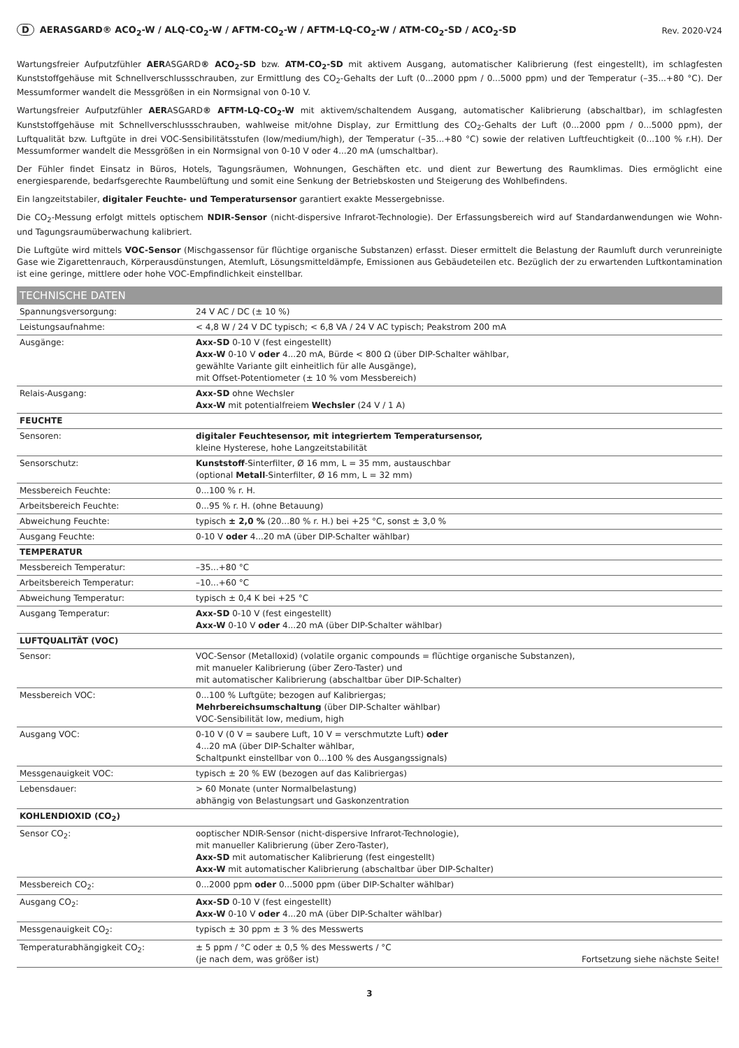D AERASGARD® ACO<sub>2</sub>-W / ALQ-CO<sub>2</sub>-W / AFTM-CO<sub>2</sub>-W / AFTM-LQ-CO<sub>2</sub>-W / ATM-CO<sub>2</sub>-SD / ACO<sub>2</sub>-SD
Rev. 2020-V24
Wartungsfreier Aufputzfühler AERASGARD® ACO<sub>2</sub>-SD bzw. ATM-CO<sub>2</sub>-SD mit aktivem Ausgang, automatischer Kalibrierung (fest eingestellt), im schlagfesten Kunststoffgehäuse mit Schnellverschlussschrauben, zur Ermittlung des CO<sub>2</sub>-Gehalts der Luft (0...2000 ppm / 0...5000 ppm) und der Temperatur (–35...+80 °C). Der Messumformer wandelt die Messgrößen in ein Normsignal von 0-10 V.
Wartungsfreier Aufputzfühler AERASGARD® AFTM-LQ-CO<sub>2</sub>-W mit aktivem/schaltendem Ausgang, automatischer Kalibrierung (abschaltbar), im schlagfesten Kunststoffgehäuse mit Schnellverschlussschrauben, wahlweise mit/ohne Display, zur Ermittlung des CO<sub>2</sub>-Gehalts der Luft (0...2000 ppm / 0...5000 ppm), der Luftqualität bzw. Luftgüte in drei VOC-Sensibilitätsstufen (low/medium/high), der Temperatur (–35...+80 °C) sowie der relativen Luftfeuchtigkeit (0...100 % r.H). Der Messumformer wandelt die Messgrößen in ein Normsignal von 0-10 V oder 4...20 mA (umschaltbar).
Der Fühler findet Einsatz in Büros, Hotels, Tagungsräumen, Wohnungen, Geschäften etc. und dient zur Bewertung des Raumklimas. Dies ermöglicht eine energiesparende, bedarfsgerechte Raumbelüftung und somit eine Senkung der Betriebskosten und Steigerung des Wohlbefindens.
Ein langzeitstabiler, digitaler Feuchte- und Temperatursensor garantiert exakte Messergebnisse.
Die CO<sub>2</sub>-Messung erfolgt mittels optischem NDIR-Sensor (nicht-dispersive Infrarot-Technologie). Der Erfassungsbereich wird auf Standardanwendungen wie Wohn- und Tagungsraumüberwachung kalibriert.
Die Luftgüte wird mittels VOC-Sensor (Mischgassensor für flüchtige organische Substanzen) erfasst. Dieser ermittelt die Belastung der Raumluft durch verunreinigte Gase wie Zigarettenrauch, Körperausdünstungen, Atemluft, Lösungsmitteldämpfe, Emissionen aus Gebäudeteilen etc. Bezüglich der zu erwartenden Luftkontamination ist eine geringe, mittlere oder hohe VOC-Empfindlichkeit einstellbar.
| TECHNISCHE DATEN | |
| --- | --- |
| Spannungsversorgung: | 24 V AC / DC (± 10 %) |
| Leistungsaufnahme: | < 4,8 W / 24 V DC typisch; < 6,8 VA / 24 V AC typisch; Peakstrom 200 mA |
| Ausgänge: | Axx-SD 0-10 V (fest eingestellt) Axx-W 0-10 V oder 4...20 mA, Bürde < 800 Ω (über DIP-Schalter wählbar, gewählte Variante gilt einheitlich für alle Ausgänge), mit Offset-Potentiometer (± 10 % vom Messbereich) |
| Relais-Ausgang: | Axx-SD ohne Wechsler Axx-W mit potentialfreiem Wechsler (24 V / 1 A) |
| FEUCHTE | |
| Sensoren: | digitaler Feuchtesensor, mit integriertem Temperatursensor, kleine Hysterese, hohe Langzeitstabilität |
| Sensorschutz: | Kunststoff -Sinterfilter, Ø 16 mm, L = 35 mm, austauschbar (optional Metall -Sinterfilter, Ø 16 mm, L = 32 mm) |
| Messbereich Feuchte: | 0...100 % r. H. |
| Arbeitsbereich Feuchte: | 0...95 % r. H. (ohne Betauung) |
| Abweichung Feuchte: | typisch ± 2,0 % (20...80 % r. H.) bei +25 °C, sonst ± 3,0 % |
| Ausgang Feuchte: | 0-10 V oder 4...20 mA (über DIP-Schalter wählbar) |
| TEMPERATUR | |
| Messbereich Temperatur: | –35...+80 °C |
| Arbeitsbereich Temperatur: | –10...+60 °C |
| Abweichung Temperatur: | typisch ± 0,4 K bei +25 °C |
| Ausgang Temperatur: | Axx-SD 0-10 V (fest eingestellt) Axx-W 0-10 V oder 4...20 mA (über DIP-Schalter wählbar) |
| LUFTQUALITÄT (VOC) | |
| Sensor: | VOC-Sensor (Metalloxid) (volatile organic compounds = flüchtige organische Substanzen), mit manueler Kalibrierung (über Zero-Taster) und mit automatischer Kalibrierung (abschaltbar über DIP-Schalter) |
| Messbereich VOC: | 0...100 % Luftgüte; bezogen auf Kalibriergas; Mehrbereichsumschaltung (über DIP-Schalter wählbar) VOC-Sensibilität low, medium, high |
| Ausgang VOC: | 0-10 V (0 V = saubere Luft, 10 V = verschmutzte Luft) oder 4...20 mA (über DIP-Schalter wählbar, Schaltpunkt einstellbar von 0...100 % des Ausgangssignals) |
| Messgenauigkeit VOC: | typisch ± 20 % EW (bezogen auf das Kalibriergas) |
| Lebensdauer: | > 60 Monate (unter Normalbelastung) abhängig von Belastungsart und Gaskonzentration |
| KOHLENDIOXID (CO<sub>2</sub>) | |
| Sensor CO<sub>2</sub>: | ooptischer NDIR-Sensor (nicht-dispersive Infrarot-Technologie), mit manueller Kalibrierung (über Zero-Taster), Axx-SD mit automatischer Kalibrierung (fest eingestellt) Axx-W mit automatischer Kalibrierung (abschaltbar über DIP-Schalter) |
| Messbereich CO<sub>2</sub>: | 0...2000 ppm oder 0...5000 ppm (über DIP-Schalter wählbar) |
| Ausgang CO<sub>2</sub>: | Axx-SD 0-10 V (fest eingestellt) Axx-W 0-10 V oder 4...20 mA (über DIP-Schalter wählbar) |
| Messgenauigkeit CO<sub>2</sub>: | typisch ± 30 ppm ± 3 % des Messwerts |
| Temperaturabhängigkeit CO<sub>2</sub>: | ± 5 ppm / °C oder ± 0,5 % des Messwerts / °C (je nach dem, was größer ist) Fortsetzung siehe nächste Seite! |
3